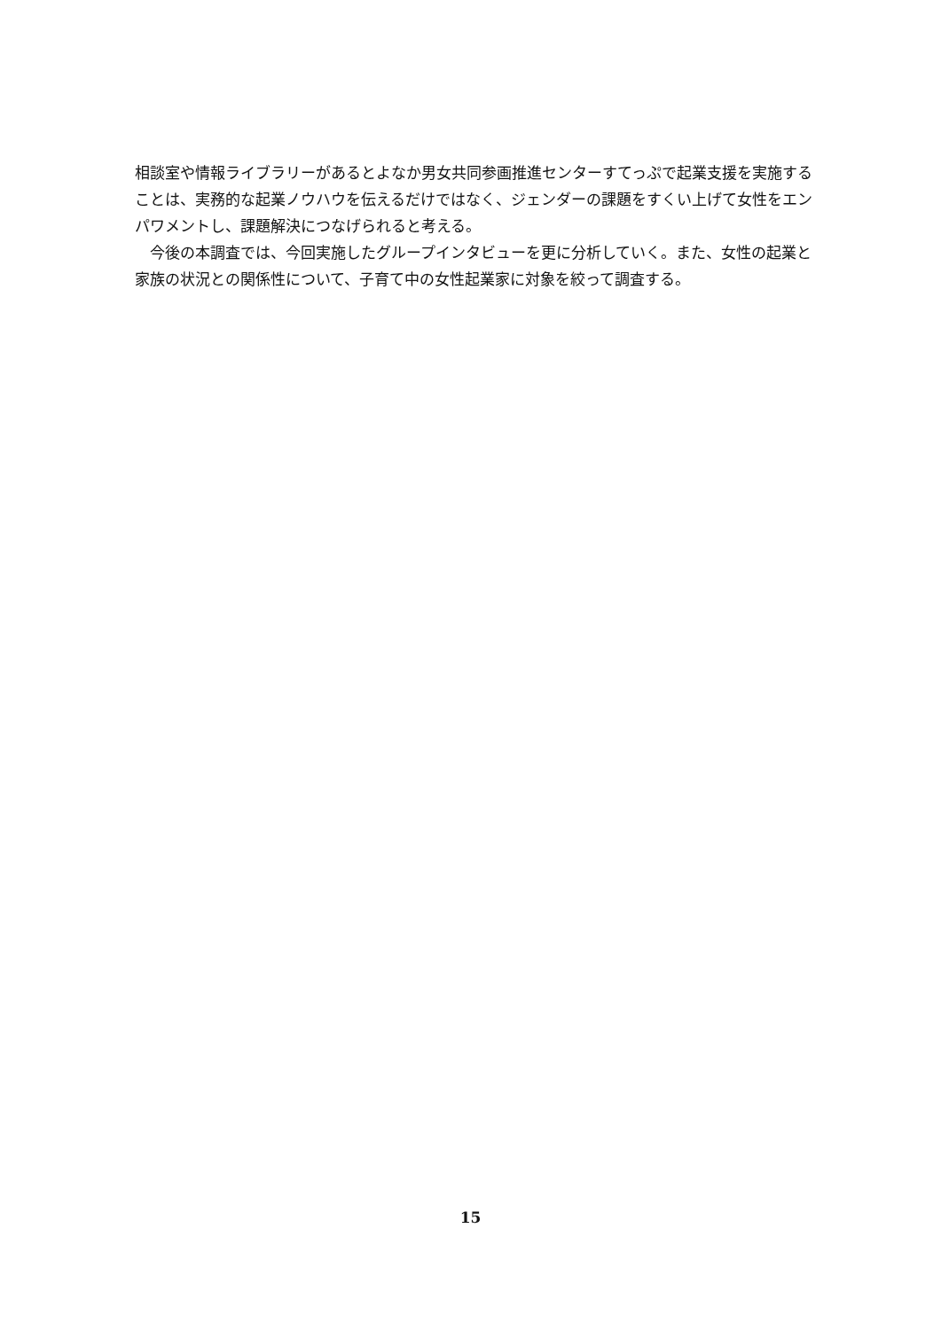相談室や情報ライブラリーがあるとよなか男女共同参画推進センターすてっぷで起業支援を実施することは、実務的な起業ノウハウを伝えるだけではなく、ジェンダーの課題をすくい上げて女性をエンパワメントし、課題解決につなげられると考える。
　今後の本調査では、今回実施したグループインタビューを更に分析していく。また、女性の起業と家族の状況との関係性について、子育て中の女性起業家に対象を絞って調査する。
15